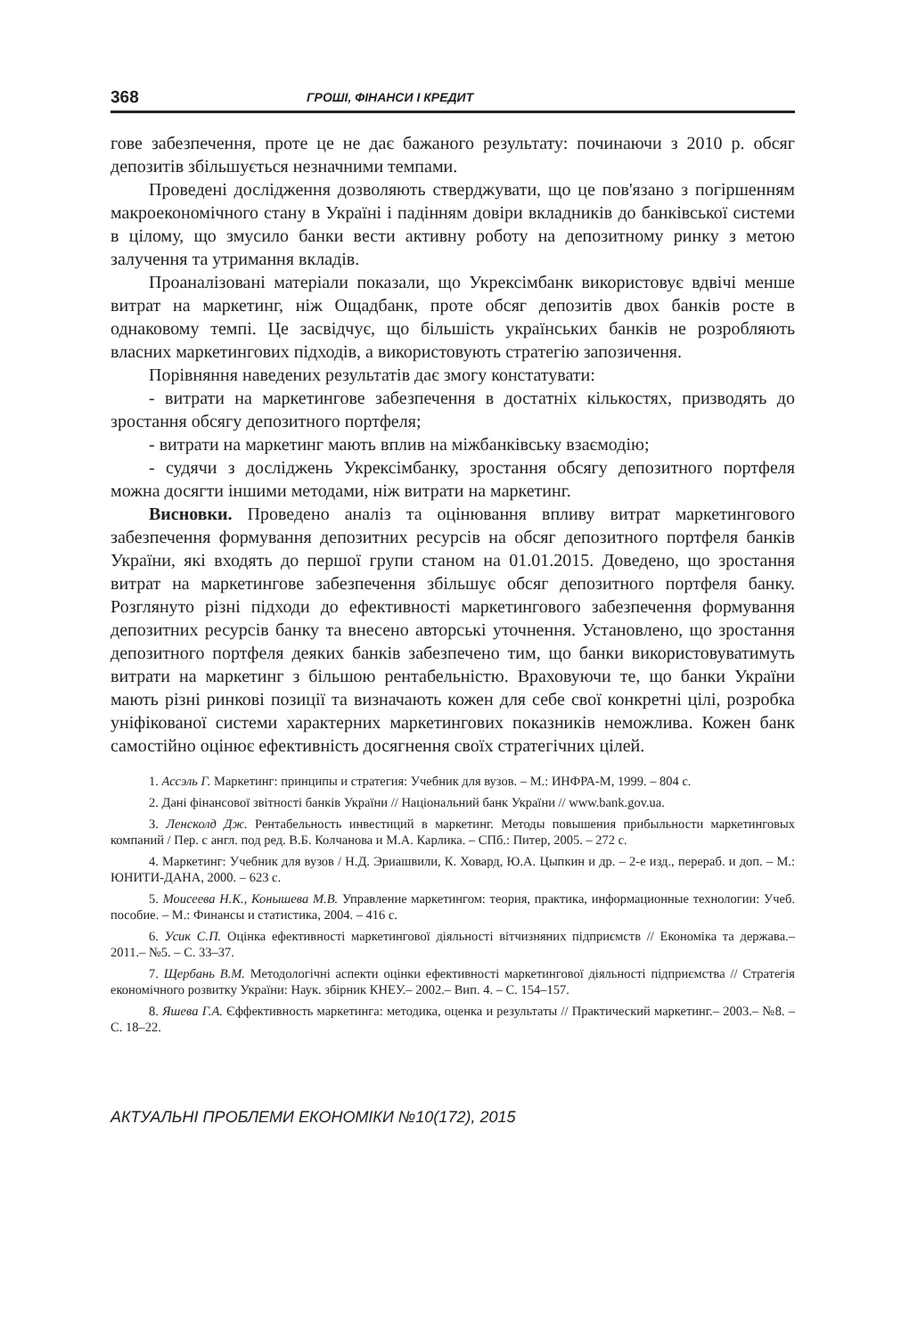368
ГРОШІ, ФІНАНСИ І КРЕДИТ
гове забезпечення, проте це не дає бажаного результату: починаючи з 2010 р. обсяг депозитів збільшується незначними темпами.
Проведені дослідження дозволяють стверджувати, що це пов'язано з погіршенням макроекономічного стану в Україні і падінням довіри вкладників до банківської системи в цілому, що змусило банки вести активну роботу на депозитному ринку з метою залучення та утримання вкладів.
Проаналізовані матеріали показали, що Укрексімбанк використовує вдвічі менше витрат на маркетинг, ніж Ощадбанк, проте обсяг депозитів двох банків росте в однаковому темпі. Це засвідчує, що більшість українських банків не розробляють власних маркетингових підходів, а використовують стратегію запозичення.
Порівняння наведених результатів дає змогу констатувати:
- витрати на маркетингове забезпечення в достатніх кількостях, призводять до зростання обсягу депозитного портфеля;
- витрати на маркетинг мають вплив на міжбанківську взаємодію;
- судячи з досліджень Укрексімбанку, зростання обсягу депозитного портфеля можна досягти іншими методами, ніж витрати на маркетинг.
Висновки. Проведено аналіз та оцінювання впливу витрат маркетингового забезпечення формування депозитних ресурсів на обсяг депозитного портфеля банків України, які входять до першої групи станом на 01.01.2015. Доведено, що зростання витрат на маркетингове забезпечення збільшує обсяг депозитного портфеля банку. Розглянуто різні підходи до ефективності маркетингового забезпечення формування депозитних ресурсів банку та внесено авторські уточнення. Установлено, що зростання депозитного портфеля деяких банків забезпечено тим, що банки використовуватимуть витрати на маркетинг з більшою рентабельністю. Враховуючи те, що банки України мають різні ринкові позиції та визначають кожен для себе свої конкретні цілі, розробка уніфікованої системи характерних маркетингових показників неможлива. Кожен банк самостійно оцінює ефективність досягнення своїх стратегічних цілей.
1. Ассэль Г. Маркетинг: принципы и стратегия: Учебник для вузов. – М.: ИНФРА-М, 1999. – 804 с.
2. Дані фінансової звітності банків України // Національний банк України // www.bank.gov.ua.
3. Ленсколд Дж. Рентабельность инвестиций в маркетинг. Методы повышения прибыльности маркетинговых компаний / Пер. с англ. под ред. В.Б. Колчанова и М.А. Карлика. – СПб.: Питер, 2005. – 272 с.
4. Маркетинг: Учебник для вузов / Н.Д. Эриашвили, К. Ховард, Ю.А. Цыпкин и др. – 2-е изд., перераб. и доп. – М.: ЮНИТИ-ДАНА, 2000. – 623 с.
5. Моисеева Н.К., Конышева М.В. Управление маркетингом: теория, практика, информационные технологии: Учеб. пособие. – М.: Финансы и статистика, 2004. – 416 с.
6. Усик С.П. Оцінка ефективності маркетингової діяльності вітчизняних підприємств // Економіка та держава.– 2011.– №5. – С. 33–37.
7. Щербань В.М. Методологічні аспекти оцінки ефективності маркетингової діяльності підприємства // Стратегія економічного розвитку України: Наук. збірник КНЕУ.– 2002.– Вип. 4. – С. 154–157.
8. Яшева Г.А. Єффективность маркетинга: методика, оценка и результаты // Практический маркетинг.– 2003.– №8. – С. 18–22.
АКТУАЛЬНІ ПРОБЛЕМИ ЕКОНОМІКИ №10(172), 2015